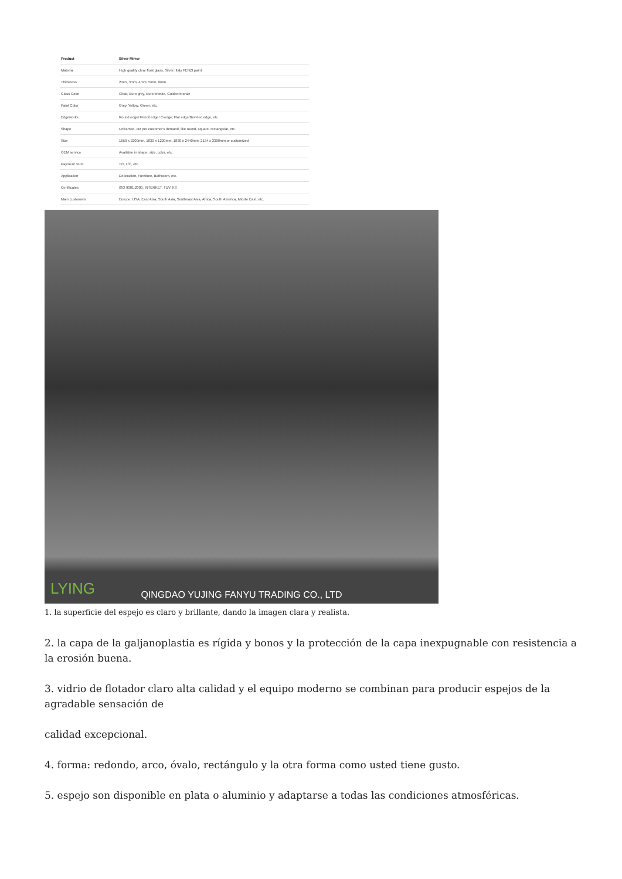| Product | Silver Mirror |
| --- | --- |
| Material | High quality clear float glass, Silver; Italy FENZI paint |
| Thickness | 2mm, 3mm, 4mm, 5mm, 6mm |
| Glass Color | Clear, Euro grey, Euro bronze, Golden bronze |
| Paint Color | Grey, Yellow, Green, etc. |
| Edgeworks | Round edge/ Pencil edge/ C-edge; Flat edge/Beveled edge, etc. |
| Shape | Unframed, cut per customer's demand, like round, square, rectangular, etc. |
| Size | 1650 x 2200mm, 1830 x 1220mm, 1830 x 2440mm, 2134 x 3300mm or customized |
| OEM service | Available in shape, size, color, etc. |
| Payment Term | T/T, L/C, etc. |
| Application | Decoration, Furniture, Bathroom, etc. |
| Certificates | ISO 9001:2000, INTERKET, TUV, KS |
| Main customers | Europe, USA, East Aisa, South Asia, Southeast Asia, Africa, South America, Middle East, etc. |
LYING
QINGDAO YUJING FANYU TRADING CO., LTD
1. la superficie del espejo es claro y brillante, dando la imagen clara y realista.
2. la capa de la galjanoplastia es rígida y bonos y la protección de la capa inexpugnable con resistencia a la erosión buena.
3. vidrio de flotador claro alta calidad y el equipo moderno se combinan para producir espejos de la agradable sensación de
calidad excepcional.
4. forma: redondo, arco, óvalo, rectángulo y la otra forma como usted tiene gusto.
5. espejo son disponible en plata o aluminio y adaptarse a todas las condiciones atmosféricas.